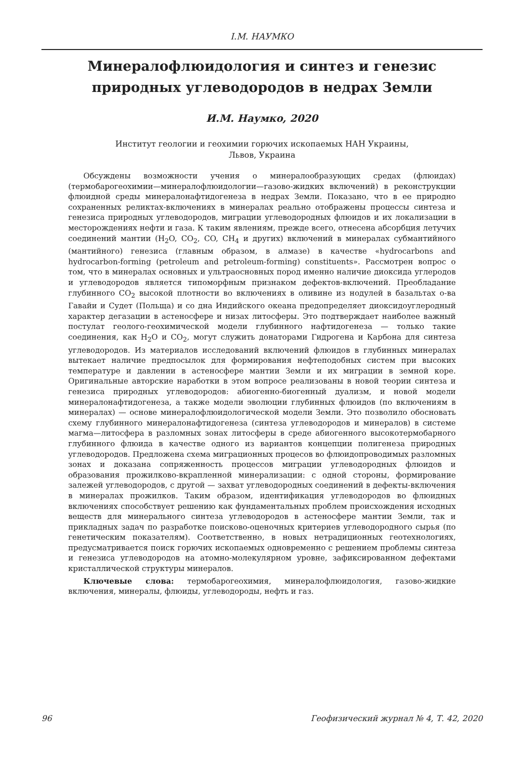І.М. НАУМКО
Минералофлюидология и синтез и генезис природных углеводородов в недрах Земли
И.М. Наумко, 2020
Институт геологии и геохимии горючих ископаемых НАН Украины,
Львов, Украина
Обсуждены возможности учения о минералообразующих средах (флюидах) (термобарогеохимии—минералофлюидологии—газово-жидких включений) в реконструкции флюидной среды минералонафтидогенеза в недрах Земли. Показано, что в ее природно сохраненных реликтах-включениях в минералах реально отображены процессы синтеза и генезиса природных углеводородов, миграции углеводородных флюидов и их локализации в месторождениях нефти и газа. К таким явлениям, прежде всего, отнесена абсорбция летучих соединений мантии (H<sub>2</sub>O, CO<sub>2</sub>, CO, CH<sub>4</sub> и других) включений в минералах субмантийного (мантийного) генезиса (главным образом, в алмазе) в качестве «hydrocarbons and hydrocarbon-forming (petroleum and petroleum-forming) constituents». Рассмотрен вопрос о том, что в минералах основных и ультраосновных пород именно наличие диоксида углеродов и углеводородов является типоморфным признаком дефектов-включений. Преобладание глубинного CO<sub>2</sub> высокой плотности во включениях в оливине из нодулей в базальтах о-ва Гавайи и Судет (Польща) и со дна Индийского океана предопределяет диоксидоуглеродный характер дегазации в астеносфере и низах литосферы. Это подтверждает наиболее важный постулат геолого-геохимической модели глубинного нафтидогенеза — только такие соединения, как H<sub>2</sub>O и CO<sub>2</sub>, могут служить донаторами Гидрогена и Карбона для синтеза углеводородов. Из материалов исследований включений флюидов в глубинных минералах вытекает наличие предпосылок для формирования нефтеподобных систем при высоких температуре и давлении в астеносфере мантии Земли и их миграции в земной коре. Оригинальные авторские наработки в этом вопросе реализованы в новой теории синтеза и генезиса природных углеводородов: абиогенно-биогенный дуализм, и новой модели минералонафтидогенеза, а также модели эволюции глубинных флюидов (по включениям в минералах) — основе минералофлюидологической модели Земли. Это позволило обосновать схему глубинного минералонафтидогенеза (синтеза углеводородов и минералов) в системе магма—литосфера в разломных зонах литосферы в среде абиогенного высокотермобарного глубинного флюида в качестве одного из вариантов концепции полигенеза природных углеводородов. Предложена схема миграционных процесов во флюидопроводимых разломных зонах и доказана сопряженность процессов миграции углеводородных флюидов и образования прожилково-вкрапленной минерализации: с одной стороны, формирование залежей углеводородов, с другой — захват углеводородных соединений в дефекты-включения в минералах прожилков. Таким образом, идентификация углеводородов во флюидных включениях способствует решению как фундаментальных проблем происхождения исходных веществ для минерального синтеза углеводородов в астеносфере мантии Земли, так и прикладных задач по разработке поисково-оценочных критериев углеводородного сырья (по генетическим показателям). Соответственно, в новых нетрадиционных геотехнологиях, предусматривается поиск горючих ископаемых одновременно с решением проблемы синтеза и генезиса углеводородов на атомно-молекулярном уровне, зафиксированном дефектами кристаллической структуры минералов.
Ключевые слова: термобарогеохимия, минералофлюидология, газово-жидкие включения, минералы, флюиды, углеводороды, нефть и газ.
96 Геофизический журнал № 4, Т. 42, 2020